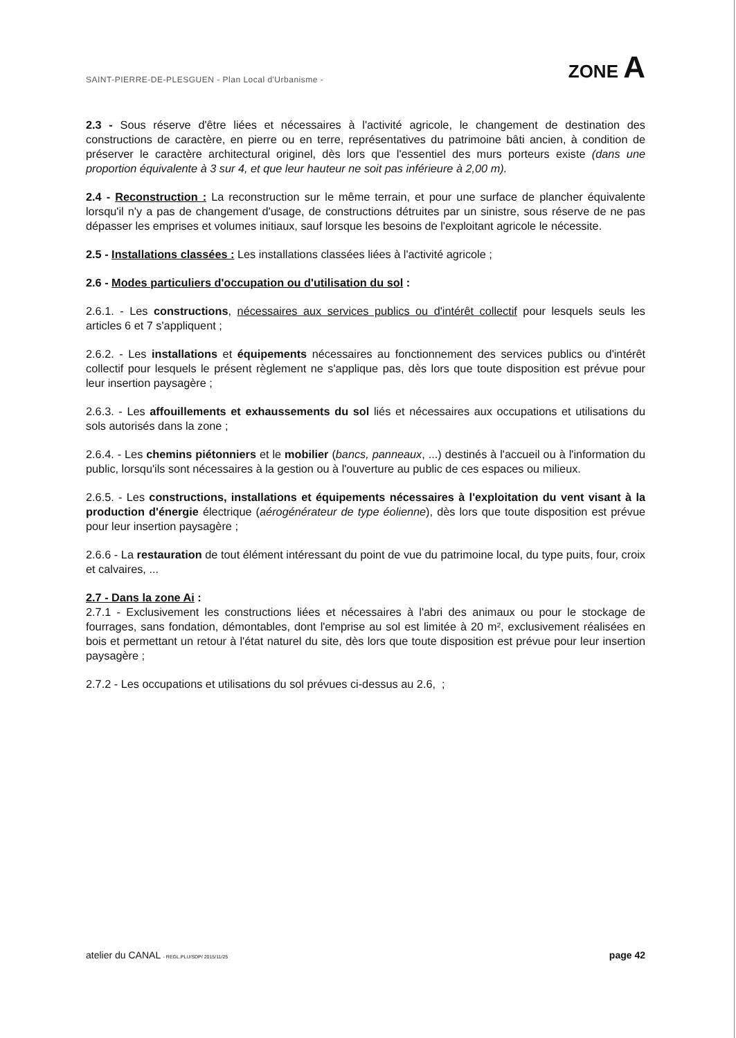SAINT-PIERRE-DE-PLESGUEN - Plan Local d'Urbanisme - ZONE A
2.3 - Sous réserve d'être liées et nécessaires à l'activité agricole, le changement de destination des constructions de caractère, en pierre ou en terre, représentatives du patrimoine bâti ancien, à condition de préserver le caractère architectural originel, dès lors que l'essentiel des murs porteurs existe (dans une proportion équivalente à 3 sur 4, et que leur hauteur ne soit pas inférieure à 2,00 m).
2.4 - Reconstruction : La reconstruction sur le même terrain, et pour une surface de plancher équivalente lorsqu'il n'y a pas de changement d'usage, de constructions détruites par un sinistre, sous réserve de ne pas dépasser les emprises et volumes initiaux, sauf lorsque les besoins de l'exploitant agricole le nécessite.
2.5 - Installations classées : Les installations classées liées à l'activité agricole ;
2.6 - Modes particuliers d'occupation ou d'utilisation du sol :
2.6.1. - Les constructions, nécessaires aux services publics ou d'intérêt collectif pour lesquels seuls les articles 6 et 7 s'appliquent ;
2.6.2. - Les installations et équipements nécessaires au fonctionnement des services publics ou d'intérêt collectif pour lesquels le présent règlement ne s'applique pas, dès lors que toute disposition est prévue pour leur insertion paysagère ;
2.6.3. - Les affouillements et exhaussements du sol liés et nécessaires aux occupations et utilisations du sols autorisés dans la zone ;
2.6.4. - Les chemins piétonniers et le mobilier (bancs, panneaux, ...) destinés à l'accueil ou à l'information du public, lorsqu'ils sont nécessaires à la gestion ou à l'ouverture au public de ces espaces ou milieux.
2.6.5. - Les constructions, installations et équipements nécessaires à l'exploitation du vent visant à la production d'énergie électrique (aérogénérateur de type éolienne), dès lors que toute disposition est prévue pour leur insertion paysagère ;
2.6.6 - La restauration de tout élément intéressant du point de vue du patrimoine local, du type puits, four, croix et calvaires, ...
2.7 - Dans la zone Ai :
2.7.1 - Exclusivement les constructions liées et nécessaires à l'abri des animaux ou pour le stockage de fourrages, sans fondation, démontables, dont l'emprise au sol est limitée à 20 m², exclusivement réalisées en bois et permettant un retour à l'état naturel du site, dès lors que toute disposition est prévue pour leur insertion paysagère ;
2.7.2 - Les occupations et utilisations du sol prévues ci-dessus au 2.6, ;
atelier du CANAL - REGL.PLU/SDP/ 2015/11/25 page 42